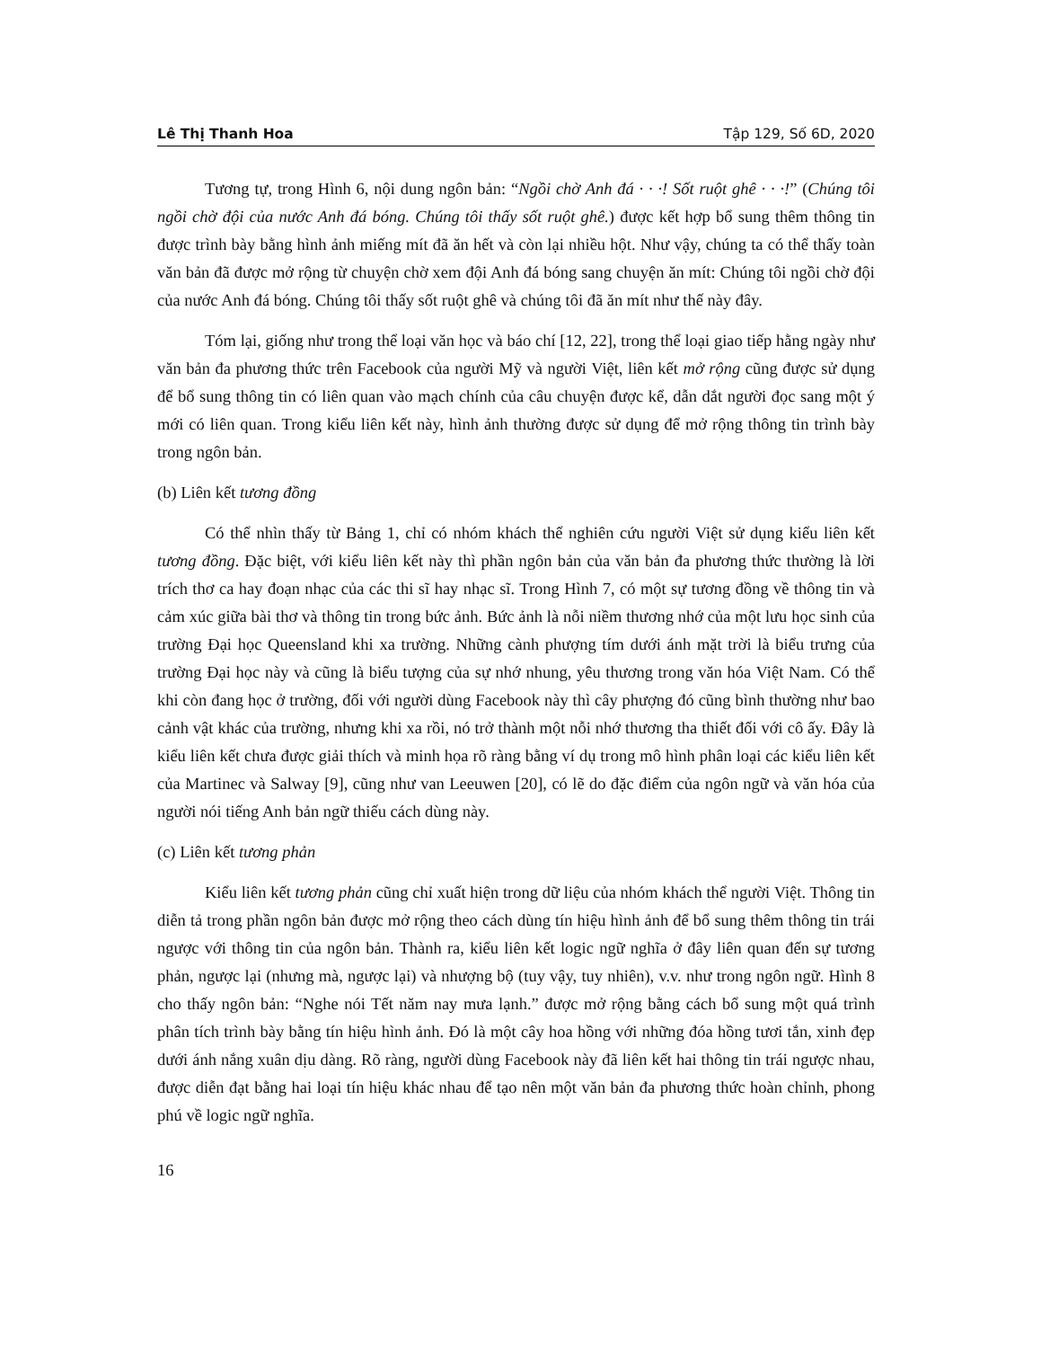Lê Thị Thanh Hoa Tập 129, Số 6D, 2020
Tương tự, trong Hình 6, nội dung ngôn bản: “Ngồi chờ Anh đá · · ·! Sốt ruột ghê · · ·!” (Chúng tôi ngồi chờ đội của nước Anh đá bóng. Chúng tôi thấy sốt ruột ghê.) được kết hợp bổ sung thêm thông tin được trình bày bằng hình ảnh miếng mít đã ăn hết và còn lại nhiều hột. Như vậy, chúng ta có thể thấy toàn văn bản đã được mở rộng từ chuyện chờ xem đội Anh đá bóng sang chuyện ăn mít: Chúng tôi ngồi chờ đội của nước Anh đá bóng. Chúng tôi thấy sốt ruột ghê và chúng tôi đã ăn mít như thế này đây.
Tóm lại, giống như trong thể loại văn học và báo chí [12, 22], trong thể loại giao tiếp hằng ngày như văn bản đa phương thức trên Facebook của người Mỹ và người Việt, liên kết mở rộng cũng được sử dụng để bổ sung thông tin có liên quan vào mạch chính của câu chuyện được kể, dẫn dắt người đọc sang một ý mới có liên quan. Trong kiểu liên kết này, hình ảnh thường được sử dụng để mở rộng thông tin trình bày trong ngôn bản.
(b) Liên kết tương đồng
Có thể nhìn thấy từ Bảng 1, chỉ có nhóm khách thể nghiên cứu người Việt sử dụng kiểu liên kết tương đồng. Đặc biệt, với kiểu liên kết này thì phần ngôn bản của văn bản đa phương thức thường là lời trích thơ ca hay đoạn nhạc của các thi sĩ hay nhạc sĩ. Trong Hình 7, có một sự tương đồng về thông tin và cảm xúc giữa bài thơ và thông tin trong bức ảnh. Bức ảnh là nỗi niềm thương nhớ của một lưu học sinh của trường Đại học Queensland khi xa trường. Những cành phượng tím dưới ánh mặt trời là biểu trưng của trường Đại học này và cũng là biểu tượng của sự nhớ nhung, yêu thương trong văn hóa Việt Nam. Có thể khi còn đang học ở trường, đối với người dùng Facebook này thì cây phượng đó cũng bình thường như bao cảnh vật khác của trường, nhưng khi xa rồi, nó trở thành một nỗi nhớ thương tha thiết đối với cô ấy. Đây là kiểu liên kết chưa được giải thích và minh họa rõ ràng bằng ví dụ trong mô hình phân loại các kiểu liên kết của Martinec và Salway [9], cũng như van Leeuwen [20], có lẽ do đặc điểm của ngôn ngữ và văn hóa của người nói tiếng Anh bản ngữ thiếu cách dùng này.
(c) Liên kết tương phản
Kiểu liên kết tương phản cũng chỉ xuất hiện trong dữ liệu của nhóm khách thể người Việt. Thông tin diễn tả trong phần ngôn bản được mở rộng theo cách dùng tín hiệu hình ảnh để bổ sung thêm thông tin trái ngược với thông tin của ngôn bản. Thành ra, kiểu liên kết logic ngữ nghĩa ở đây liên quan đến sự tương phản, ngược lại (nhưng mà, ngược lại) và nhượng bộ (tuy vậy, tuy nhiên), v.v. như trong ngôn ngữ. Hình 8 cho thấy ngôn bản: “Nghe nói Tết năm nay mưa lạnh.” được mở rộng bằng cách bổ sung một quá trình phân tích trình bày bằng tín hiệu hình ảnh. Đó là một cây hoa hồng với những đóa hồng tươi tắn, xinh đẹp dưới ánh nắng xuân dịu dàng. Rõ ràng, người dùng Facebook này đã liên kết hai thông tin trái ngược nhau, được diễn đạt bằng hai loại tín hiệu khác nhau để tạo nên một văn bản đa phương thức hoàn chỉnh, phong phú về logic ngữ nghĩa.
16